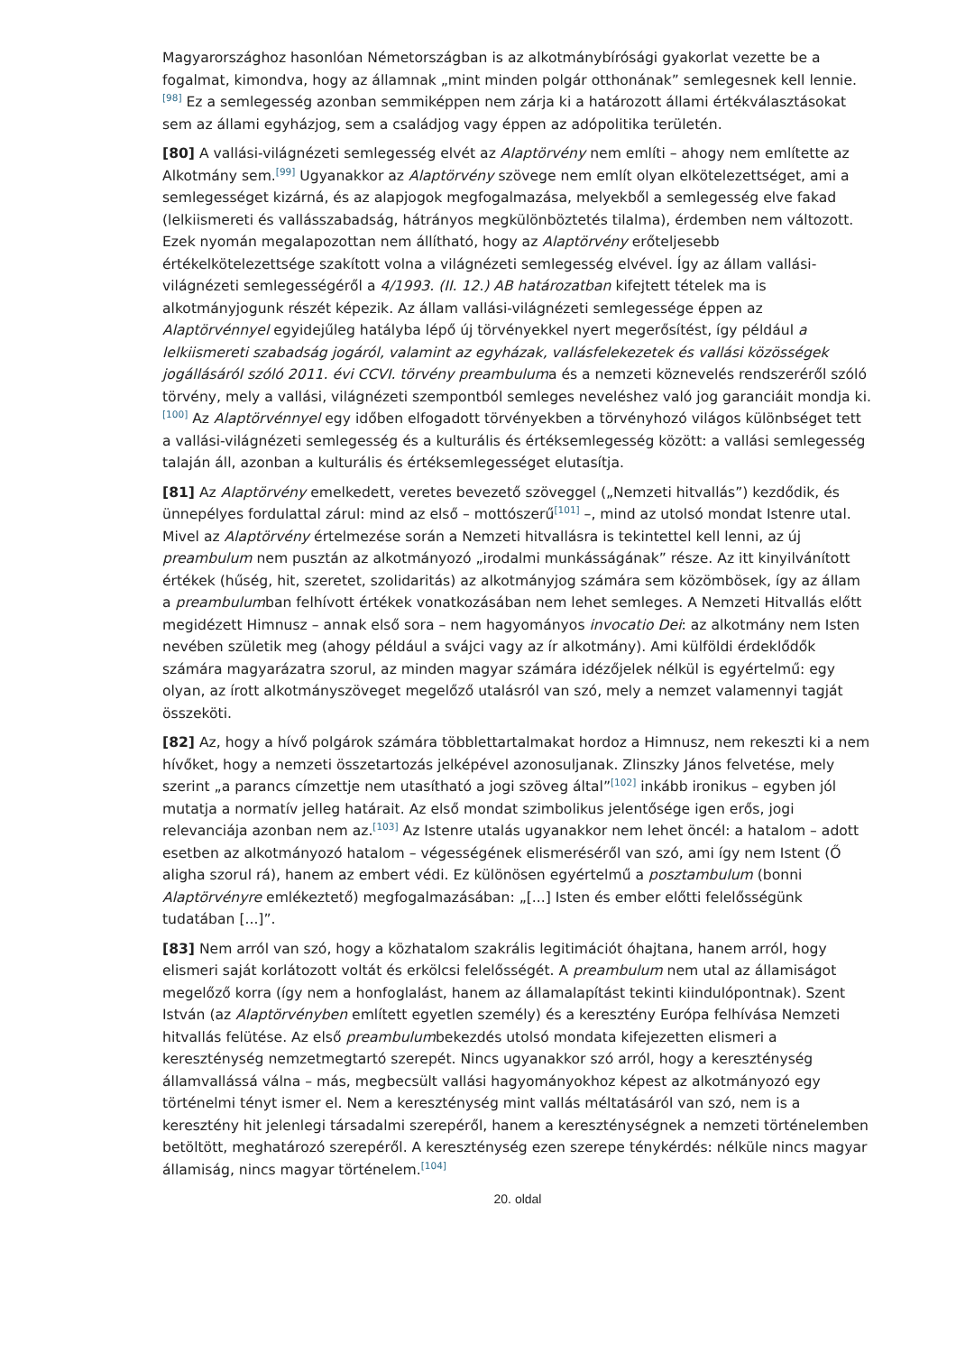Magyarországhoz hasonlóan Németországban is az alkotmánybírósági gyakorlat vezette be a fogalmat, kimondva, hogy az államnak „mint minden polgár otthonának” semlegesnek kell lennie.<sup>[98]</sup> Ez a semlegesség azonban semmiképpen nem zárja ki a határozott állami értékválasztásokat sem az állami egyházjog, sem a családjog vagy éppen az adópolitika területén.
[80] A vallási-világnézeti semlegesség elvét az Alaptörvény nem említi – ahogy nem említette az Alkotmány sem.<sup>[99]</sup> Ugyanakkor az Alaptörvény szövege nem említ olyan elkötelezettséget, ami a semlegességet kizárná, és az alapjogok megfogalmazása, melyekből a semlegesség elve fakad (lelkiismereti és vallásszabadság, hátrányos megkülönböztetés tilalma), érdemben nem változott. Ezek nyomán megalapozottan nem állítható, hogy az Alaptörvény erőteljesebb értékelkötelezettsége szakított volna a világnézeti semlegesség elvével. Így az állam vallási-világnézeti semlegességéről a 4/1993. (II. 12.) AB határozatban kifejtett tételek ma is alkotmányjogunk részét képezik. Az állam vallási-világnézeti semlegessége éppen az Alaptörvénnyel egyidejűleg hatályba lépő új törvényekkel nyert megerősítést, így például a lelkiismereti szabadság jogáról, valamint az egyházak, vallásfelekezetek és vallási közösségek jogállásáról szóló 2011. évi CCVI. törvény preambuluma és a nemzeti köznevelés rendszeréről szóló törvény, mely a vallási, világnézeti szempontból semleges neveléshez való jog garanciáit mondja ki.<sup>[100]</sup> Az Alaptörvénnyel egy időben elfogadott törvényekben a törvényhozó világos különbséget tett a vallási-világnézeti semlegesség és a kulturális és értéksemlegesség között: a vallási semlegesség talaján áll, azonban a kulturális és értéksemlegességet elutasítja.
[81] Az Alaptörvény emelkedett, veretes bevezető szöveggel („Nemzeti hitvallás”) kezdődik, és ünnepélyes fordulattal zárul: mind az első – mottószerű<sup>[101]</sup> –, mind az utolsó mondat Istenre utal. Mivel az Alaptörvény értelmezése során a Nemzeti hitvallásra is tekintettel kell lenni, az új preambulum nem pusztán az alkotmányozó „irodalmi munkásságának” része. Az itt kinyilvánított értékek (hűség, hit, szeretet, szolidaritás) az alkotmányjog számára sem közömbösek, így az állam a preambulumban felhívott értékek vonatkozásában nem lehet semleges. A Nemzeti Hitvallás előtt megidézett Himnusz – annak első sora – nem hagyományos invocatio Dei: az alkotmány nem Isten nevében születik meg (ahogy például a svájci vagy az ír alkotmány). Ami külföldi érdeklődők számára magyarázatra szorul, az minden magyar számára idézőjelek nélkül is egyértelmű: egy olyan, az írott alkotmányszöveget megelőző utalásról van szó, mely a nemzet valamennyi tagját összeköti.
[82] Az, hogy a hívő polgárok számára többlettartalmakat hordoz a Himnusz, nem rekeszti ki a nem hívőket, hogy a nemzeti összetartozás jelképével azonosuljanak. Zlinszky János felvetése, mely szerint „a parancs címzettje nem utasítható a jogi szöveg által”<sup>[102]</sup> inkább ironikus – egyben jól mutatja a normatív jelleg határait. Az első mondat szimbolikus jelentősége igen erős, jogi relevanciája azonban nem az.<sup>[103]</sup> Az Istenre utalás ugyanakkor nem lehet öncél: a hatalom – adott esetben az alkotmányozó hatalom – végességének elismeréséről van szó, ami így nem Istent (Ő aligha szorul rá), hanem az embert védi. Ez különösen egyértelmű a posztambulum (bonni Alaptörvényre emlékeztető) megfogalmazásában: „[...] Isten és ember előtti felelősségünk tudatában [...]”.
[83] Nem arról van szó, hogy a közhatalom szakrális legitimációt óhajtana, hanem arról, hogy elismeri saját korlátozott voltát és erkölcsi felelősségét. A preambulum nem utal az államiságot megelőző korra (így nem a honfoglalást, hanem az államalapítást tekinti kiindulópontnak). Szent István (az Alaptörvényben említett egyetlen személy) és a keresztény Európa felhívása Nemzeti hitvallás felütése. Az első preambulumbekezdés utolsó mondata kifejezetten elismeri a kereszténység nemzetmegtartó szerepét. Nincs ugyanakkor szó arról, hogy a kereszténység államvallássá válna – más, megbecsült vallási hagyományokhoz képest az alkotmányozó egy történelmi tényt ismer el. Nem a kereszténység mint vallás méltatásáról van szó, nem is a keresztény hit jelenlegi társadalmi szerepéről, hanem a kereszténységnek a nemzeti történelemben betöltött, meghatározó szerepéről. A kereszténység ezen szerepe ténykérdés: nélküle nincs magyar államiság, nincs magyar történelem.<sup>[104]</sup>
20. oldal